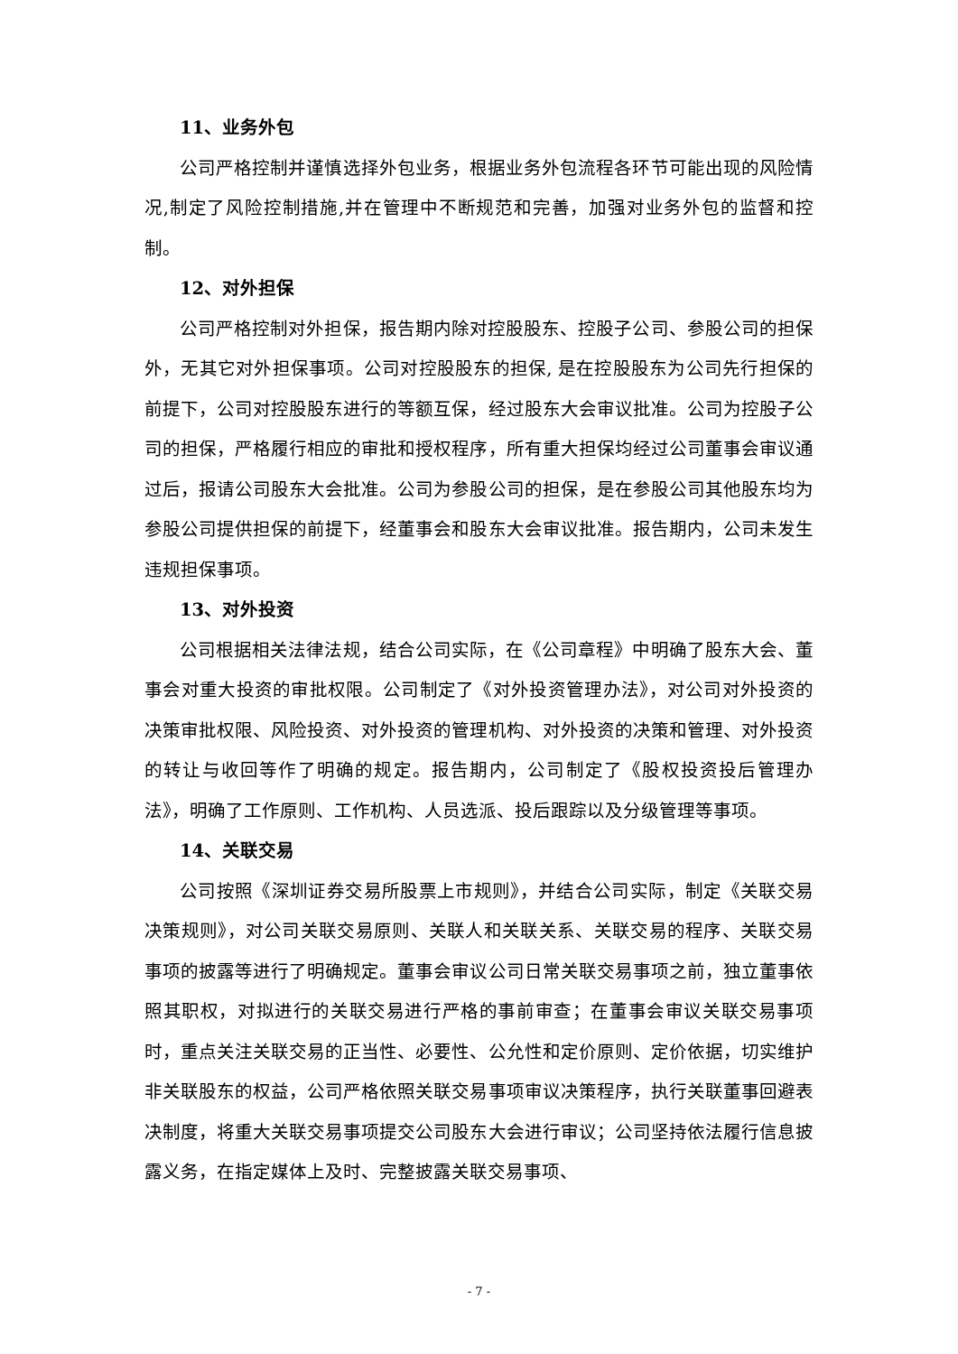11、业务外包
公司严格控制并谨慎选择外包业务，根据业务外包流程各环节可能出现的风险情况,制定了风险控制措施,并在管理中不断规范和完善，加强对业务外包的监督和控制。
12、对外担保
公司严格控制对外担保，报告期内除对控股股东、控股子公司、参股公司的担保外，无其它对外担保事项。公司对控股股东的担保, 是在控股股东为公司先行担保的前提下，公司对控股股东进行的等额互保，经过股东大会审议批准。公司为控股子公司的担保，严格履行相应的审批和授权程序，所有重大担保均经过公司董事会审议通过后，报请公司股东大会批准。公司为参股公司的担保，是在参股公司其他股东均为参股公司提供担保的前提下，经董事会和股东大会审议批准。报告期内，公司未发生违规担保事项。
13、对外投资
公司根据相关法律法规，结合公司实际，在《公司章程》中明确了股东大会、董事会对重大投资的审批权限。公司制定了《对外投资管理办法》，对公司对外投资的决策审批权限、风险投资、对外投资的管理机构、对外投资的决策和管理、对外投资的转让与收回等作了明确的规定。报告期内，公司制定了《股权投资投后管理办法》，明确了工作原则、工作机构、人员选派、投后跟踪以及分级管理等事项。
14、关联交易
公司按照《深圳证券交易所股票上市规则》，并结合公司实际，制定《关联交易决策规则》，对公司关联交易原则、关联人和关联关系、关联交易的程序、关联交易事项的披露等进行了明确规定。董事会审议公司日常关联交易事项之前，独立董事依照其职权，对拟进行的关联交易进行严格的事前审查；在董事会审议关联交易事项时，重点关注关联交易的正当性、必要性、公允性和定价原则、定价依据，切实维护非关联股东的权益，公司严格依照关联交易事项审议决策程序，执行关联董事回避表决制度，将重大关联交易事项提交公司股东大会进行审议；公司坚持依法履行信息披露义务，在指定媒体上及时、完整披露关联交易事项、
- 7 -